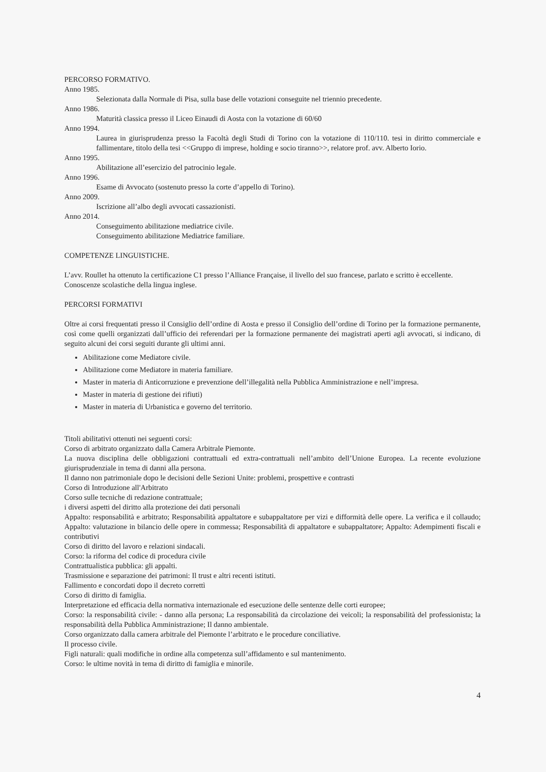PERCORSO FORMATIVO.
Anno 1985.
Selezionata dalla Normale di Pisa, sulla base delle votazioni conseguite nel triennio precedente.
Anno 1986.
Maturità classica presso il Liceo Einaudi di Aosta con la votazione di 60/60
Anno 1994.
Laurea in giurisprudenza presso la Facoltà degli Studi di Torino con la votazione di 110/110. tesi in diritto commerciale e fallimentare, titolo della tesi <<Gruppo di imprese, holding e socio tiranno>>, relatore prof. avv. Alberto Iorio.
Anno 1995.
Abilitazione all’esercizio del patrocinio legale.
Anno 1996.
Esame di Avvocato (sostenuto presso la corte d’appello di Torino).
Anno 2009.
Iscrizione all’albo degli avvocati cassazionisti.
Anno 2014.
Conseguimento abilitazione mediatrice civile.
Conseguimento abilitazione Mediatrice familiare.
COMPETENZE LINGUISTICHE.
L’avv. Roullet ha ottenuto la certificazione C1 presso l’Alliance Française, il livello del suo francese, parlato e scritto è eccellente.
Conoscenze scolastiche della lingua inglese.
PERCORSI FORMATIVI
Oltre ai corsi frequentati presso il Consiglio dell’ordine di Aosta e presso il Consiglio dell’ordine di Torino per la formazione permanente, così come quelli organizzati dall’ufficio dei referendari per la formazione permanente dei magistrati aperti agli avvocati, si indicano, di seguito alcuni dei corsi seguiti durante gli ultimi anni.
Abilitazione come Mediatore civile.
Abilitazione come Mediatore in materia familiare.
Master in materia di Anticorruzione e prevenzione dell’illegalità nella Pubblica Amministrazione e nell’impresa.
Master in materia di gestione dei rifiuti)
Master in materia di Urbanistica e governo del territorio.
Titoli abilitativi ottenuti nei seguenti corsi:
Corso di arbitrato organizzato dalla Camera Arbitrale Piemonte.
La nuova disciplina delle obbligazioni contrattuali ed extra-contrattuali nell’ambito dell’Unione Europea. La recente evoluzione giurisprudenziale in tema di danni alla persona.
Il danno non patrimoniale dopo le decisioni delle Sezioni Unite: problemi, prospettive e contrasti
Corso di Introduzione all'Arbitrato
Corso sulle tecniche di redazione contrattuale;
i diversi aspetti del diritto alla protezione dei dati personali
Appalto: responsabilità e arbitrato; Responsabilità appaltatore e subappaltatore per vizi e difformità delle opere. La verifica e il collaudo; Appalto: valutazione in bilancio delle opere in commessa; Responsabilità di appaltatore e subappaltatore; Appalto: Adempimenti fiscali e contributivi
Corso di diritto del lavoro e relazioni sindacali.
Corso: la riforma del codice di procedura civile
Contrattualistica pubblica: gli appalti.
Trasmissione e separazione dei patrimoni: Il trust e altri recenti istituti.
Fallimento e concordati dopo il decreto correttì
Corso di diritto di famiglia.
Interpretazione ed efficacia della normativa internazionale ed esecuzione delle sentenze delle corti europee;
Corso: la responsabilità civile: - danno alla persona; La responsabilità da circolazione dei veicoli; la responsabilità del professionista; la responsabilità della Pubblica Amministrazione; Il danno ambientale.
Corso organizzato dalla camera arbitrale del Piemonte l’arbitrato e le procedure conciliative.
Il processo civile.
Figli naturali: quali modifiche in ordine alla competenza sull’affidamento e sul mantenimento.
Corso: le ultime novità in tema di diritto di famiglia e minorile.
4